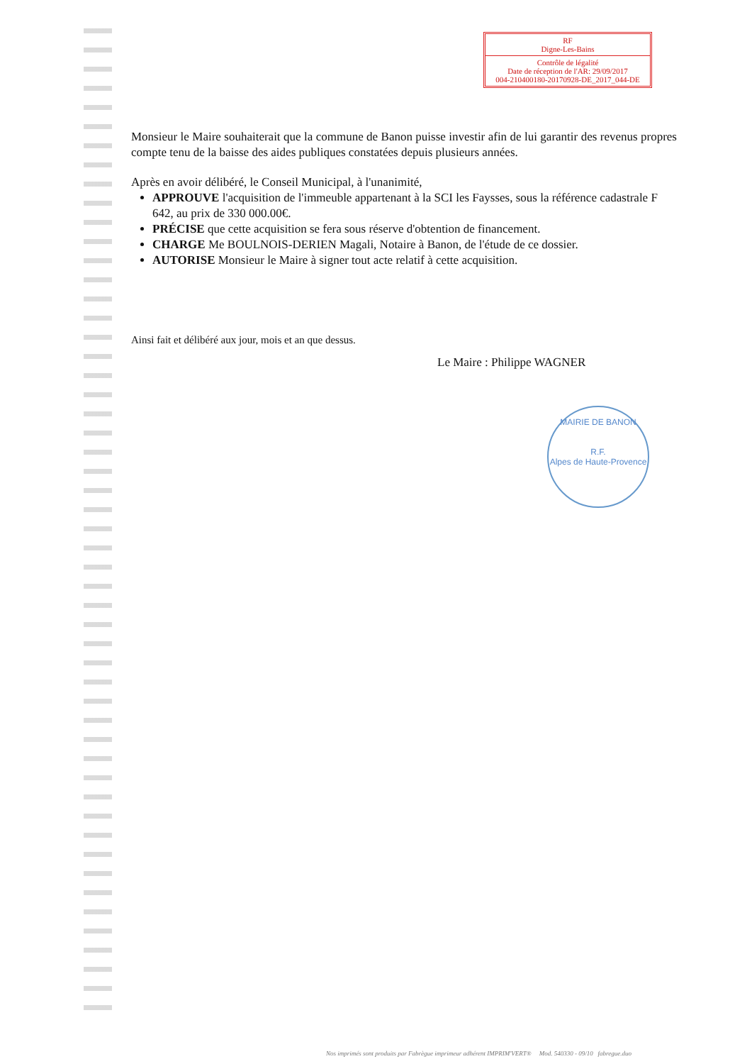RF
Digne-Les-Bains
Contrôle de légalité
Date de réception de l'AR: 29/09/2017
004-210400180-20170928-DE_2017_044-DE
Monsieur le Maire souhaiterait que la commune de Banon puisse investir afin de lui garantir des revenus propres compte tenu de la baisse des aides publiques constatées depuis plusieurs années.
Après en avoir délibéré, le Conseil Municipal, à l'unanimité,
APPROUVE l'acquisition de l'immeuble appartenant à la SCI les Faysses, sous la référence cadastrale F 642, au prix de 330 000.00€.
PRÉCISE que cette acquisition se fera sous réserve d'obtention de financement.
CHARGE Me BOULNOIS-DERIEN Magali, Notaire à Banon, de l'étude de ce dossier.
AUTORISE Monsieur le Maire à signer tout acte relatif à cette acquisition.
Ainsi fait et délibéré aux jour, mois et an que dessus.
Le Maire : Philippe WAGNER
MAIRIE DE BANON
R.F.
Alpes de Haute-Provence
Nos imprimés sont produits par Fabrègue imprimeur adhérent IMPRIM'VERT® Mod. 540330 - 09/10 fabregue.duo